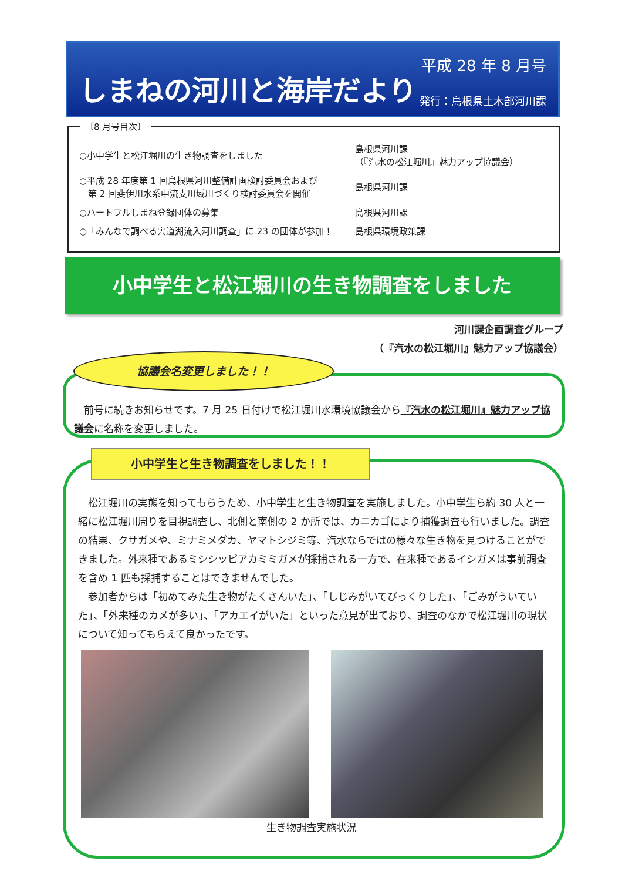しまねの河川と海岸だより
平成 28 年 8 月号
発行：島根県土木部河川課
〔8 月号目次〕
| ○小中学生と松江堀川の生き物調査をしました | 島根県河川課 （『汽水の松江堀川』魅力アップ協議会） |
| ○平成 28 年度第 1 回島根県河川整備計画検討委員会および 第 2 回斐伊川水系中流支川域川づくり検討委員会を開催 | 島根県河川課 |
| ○ハートフルしまね登録団体の募集 | 島根県河川課 |
| ○「みんなで調べる宍道湖流入河川調査」に 23 の団体が参加！ | 島根県環境政策課 |
小中学生と松江堀川の生き物調査をしました
河川課企画調査グループ
（『汽水の松江堀川』魅力アップ協議会）
　前号に続きお知らせです。7 月 25 日付けで松江堀川水環境協議会から『汽水の松江堀川』魅力アップ協議会に名称を変更しました。
協議会名変更しました！！
小中学生と生き物調査をしました！！
松江堀川の実態を知ってもらうため、小中学生と生き物調査を実施しました。小中学生ら約 30 人と一緒に松江堀川周りを目視調査し、北側と南側の 2 か所では、カニカゴにより捕獲調査も行いました。調査の結果、クサガメや、ミナミメダカ、ヤマトシジミ等、汽水ならではの様々な生き物を見つけることができました。外来種であるミシシッピアカミミガメが採捕される一方で、在来種であるイシガメは事前調査を含め 1 匹も採捕することはできませんでした。
参加者からは「初めてみた生き物がたくさんいた」、「しじみがいてびっくりした」、「ごみがういていた」、「外来種のカメが多い」、「アカエイがいた」といった意見が出ており、調査のなかで松江堀川の現状について知ってもらえて良かったです。
生き物調査実施状況